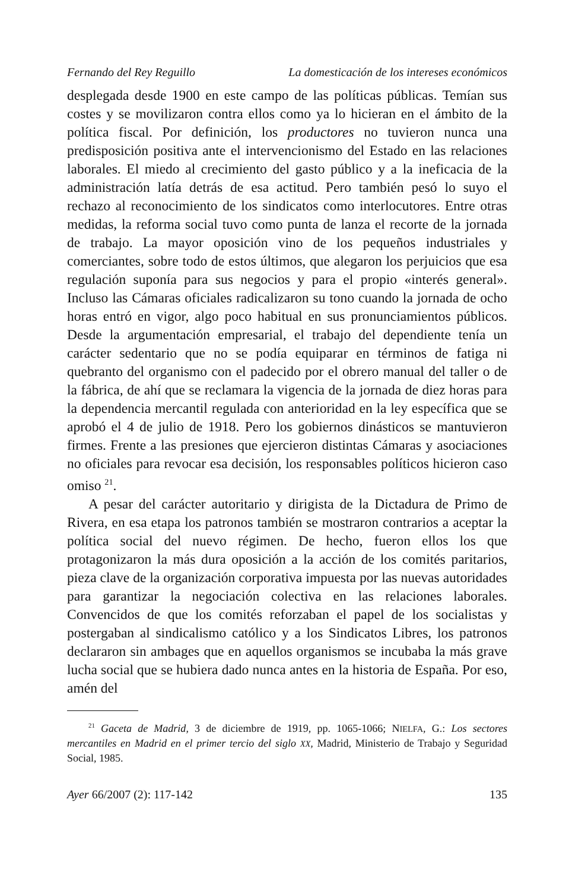Fernando del Rey Reguillo La domesticación de los intereses económicos
desplegada desde 1900 en este campo de las políticas públicas. Temían sus costes y se movilizaron contra ellos como ya lo hicieran en el ámbito de la política fiscal. Por definición, los productores no tuvieron nunca una predisposición positiva ante el intervencionismo del Estado en las relaciones laborales. El miedo al crecimiento del gasto público y a la ineficacia de la administración latía detrás de esa actitud. Pero también pesó lo suyo el rechazo al reconocimiento de los sindicatos como interlocutores. Entre otras medidas, la reforma social tuvo como punta de lanza el recorte de la jornada de trabajo. La mayor oposición vino de los pequeños industriales y comerciantes, sobre todo de estos últimos, que alegaron los perjuicios que esa regulación suponía para sus negocios y para el propio «interés general». Incluso las Cámaras oficiales radicalizaron su tono cuando la jornada de ocho horas entró en vigor, algo poco habitual en sus pronunciamientos públicos. Desde la argumentación empresarial, el trabajo del dependiente tenía un carácter sedentario que no se podía equiparar en términos de fatiga ni quebranto del organismo con el padecido por el obrero manual del taller o de la fábrica, de ahí que se reclamara la vigencia de la jornada de diez horas para la dependencia mercantil regulada con anterioridad en la ley específica que se aprobó el 4 de julio de 1918. Pero los gobiernos dinásticos se mantuvieron firmes. Frente a las presiones que ejercieron distintas Cámaras y asociaciones no oficiales para revocar esa decisión, los responsables políticos hicieron caso omiso <sup>21</sup>.
A pesar del carácter autoritario y dirigista de la Dictadura de Primo de Rivera, en esa etapa los patronos también se mostraron contrarios a aceptar la política social del nuevo régimen. De hecho, fueron ellos los que protagonizaron la más dura oposición a la acción de los comités paritarios, pieza clave de la organización corporativa impuesta por las nuevas autoridades para garantizar la negociación colectiva en las relaciones laborales. Convencidos de que los comités reforzaban el papel de los socialistas y postergaban al sindicalismo católico y a los Sindicatos Libres, los patronos declararon sin ambages que en aquellos organismos se incubaba la más grave lucha social que se hubiera dado nunca antes en la historia de España. Por eso, amén del
<sup>21</sup> Gaceta de Madrid, 3 de diciembre de 1919, pp. 1065-1066; NIELFA, G.: Los sectores mercantiles en Madrid en el primer tercio del siglo XX, Madrid, Ministerio de Trabajo y Seguridad Social, 1985.
Ayer 66/2007 (2): 117-142 135